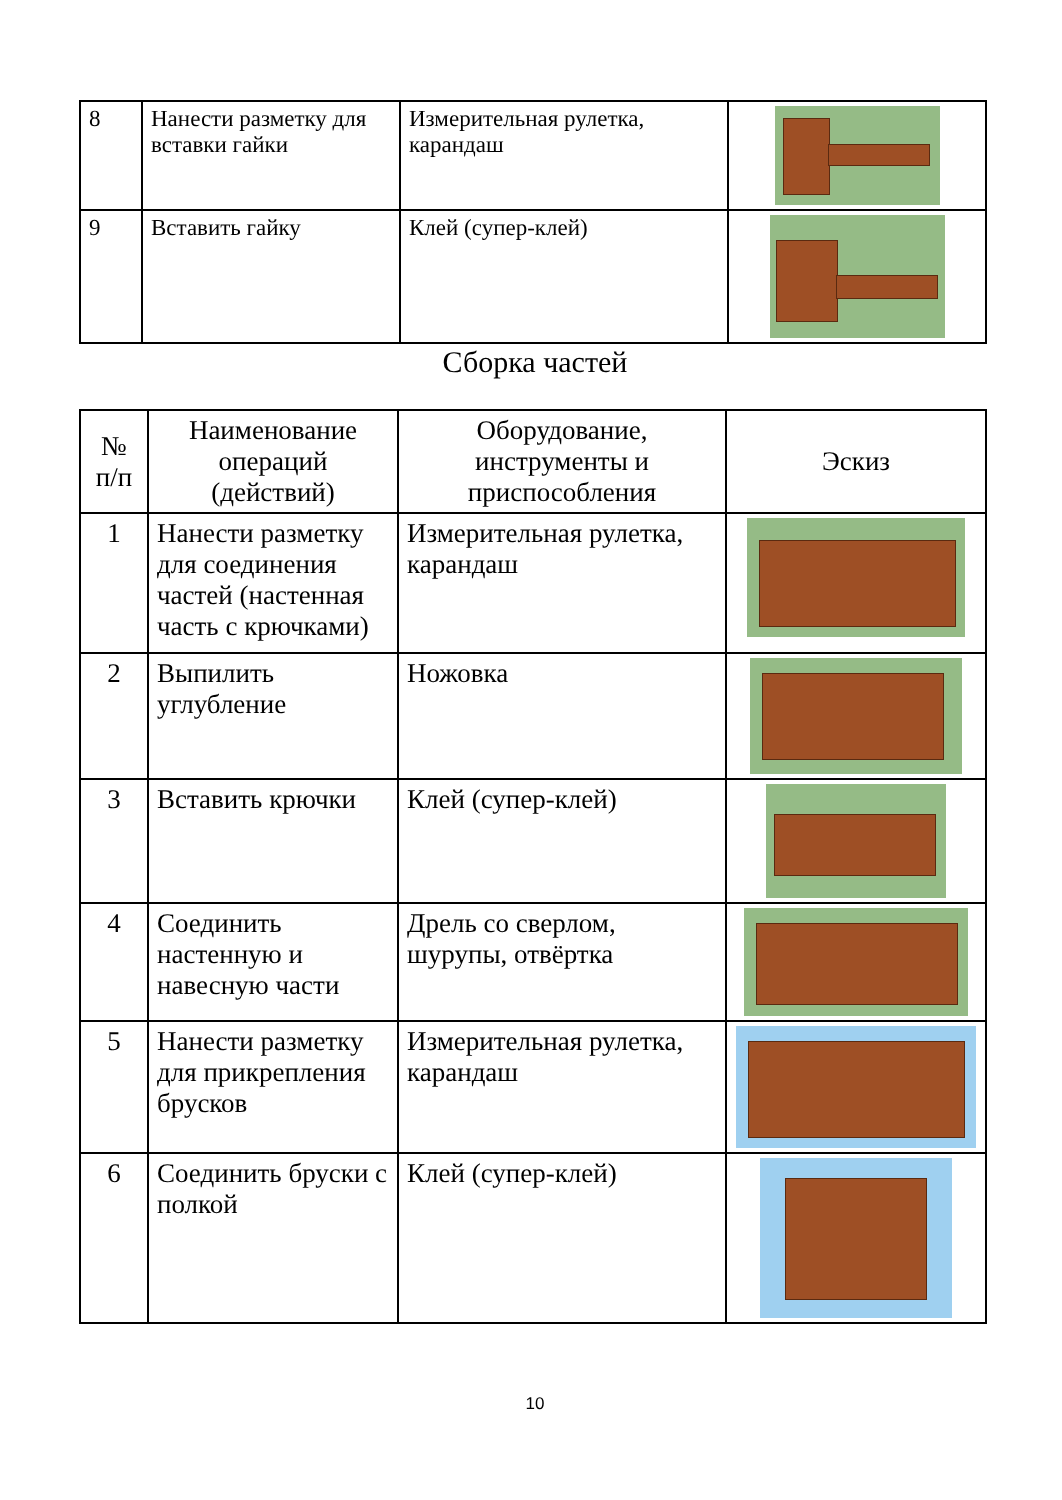| 8 | Нанести разметку для вставки гайки | Измерительная рулетка, карандаш | |
| 9 | Вставить гайку | Клей (супер-клей) | |
Сборка частей
| № п/п | Наименование операций (действий) | Оборудование, инструменты и приспособления | Эскиз |
| --- | --- | --- | --- |
| 1 | Нанести разметку для соединения частей (настенная часть с крючками) | Измерительная рулетка, карандаш | |
| 2 | Выпилить углубление | Ножовка | |
| 3 | Вставить крючки | Клей (супер-клей) | |
| 4 | Соединить настенную и навесную части | Дрель со сверлом, шурупы, отвёртка | |
| 5 | Нанести разметку для прикрепления брусков | Измерительная рулетка, карандаш | |
| 6 | Соединить бруски с полкой | Клей (супер-клей) | |
10